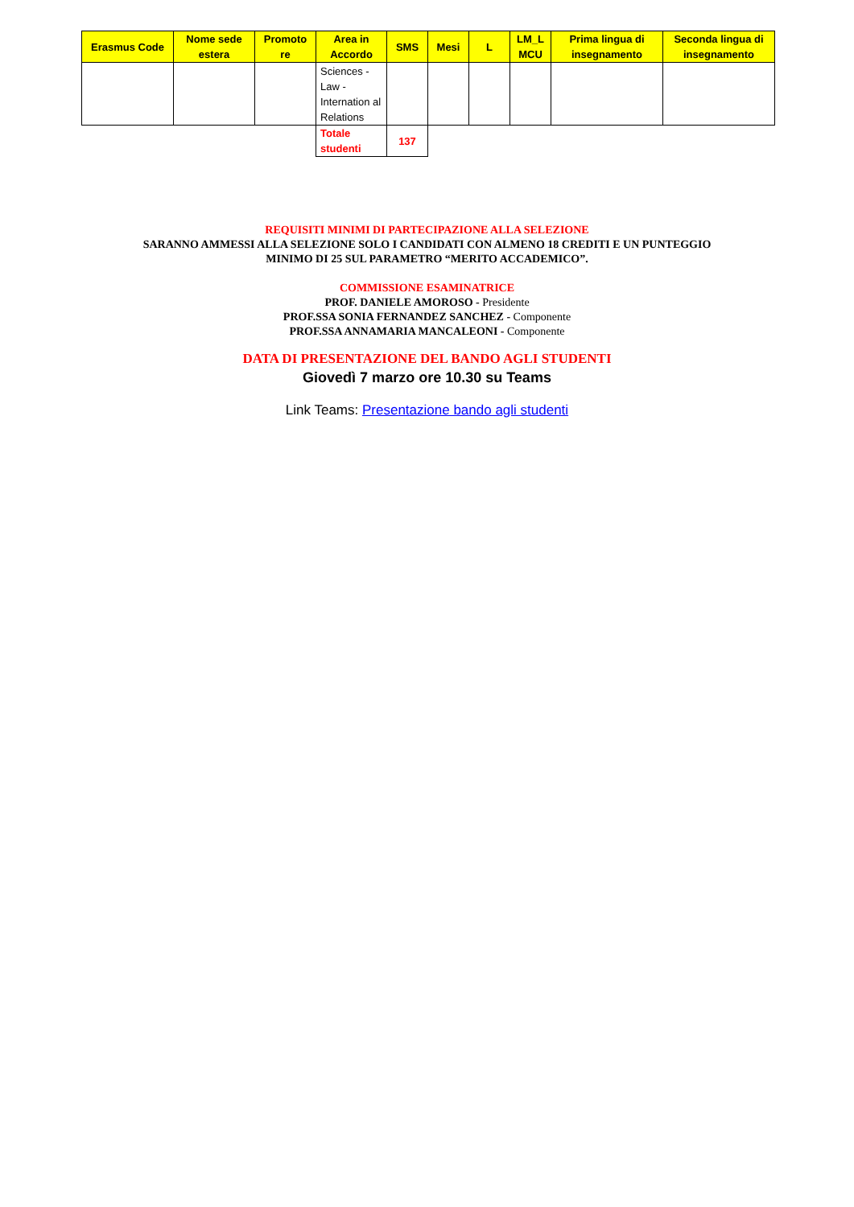| Erasmus Code | Nome sede estera | Promoto re | Area in Accordo | SMS | Mesi | L | LM_L MCU | Prima lingua di insegnamento | Seconda lingua di insegnamento |
| --- | --- | --- | --- | --- | --- | --- | --- | --- | --- |
| | | | Sciences - Law - Internation al Relations | | | | | | |
| | | | Totale studenti | 137 | | | | | |
REQUISITI MINIMI DI PARTECIPAZIONE ALLA SELEZIONE
SARANNO AMMESSI ALLA SELEZIONE SOLO I CANDIDATI CON ALMENO 18 CREDITI E UN PUNTEGGIO
MINIMO DI 25 SUL PARAMETRO “MERITO ACCADEMICO”.
COMMISSIONE ESAMINATRICE
PROF. DANIELE AMOROSO - Presidente
PROF.SSA SONIA FERNANDEZ SANCHEZ - Componente
PROF.SSA ANNAMARIA MANCALEONI - Componente
DATA DI PRESENTAZIONE DEL BANDO AGLI STUDENTI
Giovedì 7 marzo ore 10.30 su Teams
Link Teams: Presentazione bando agli studenti